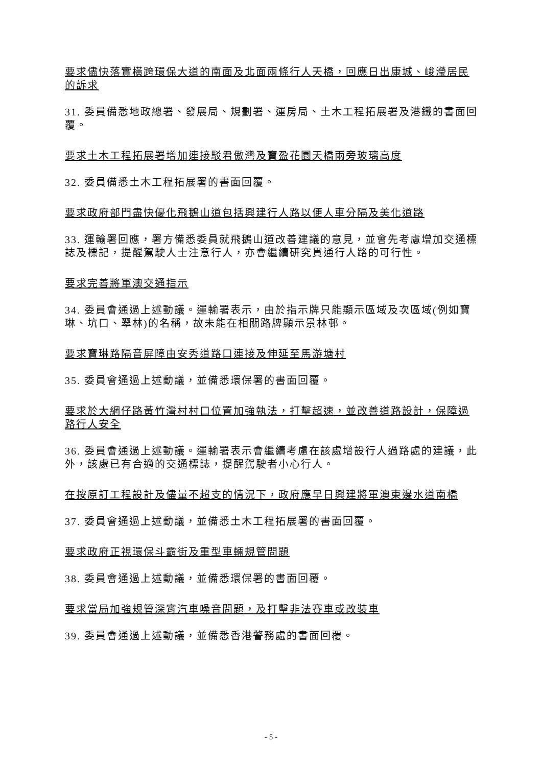要求儘快落實橫跨環保大道的南面及北面兩條行人天橋，回應日出康城、峻瀅居民的訴求
31. 委員備悉地政總署、發展局、規劃署、運房局、土木工程拓展署及港鐵的書面回覆。
要求土木工程拓展署增加連接駁君傲灣及寶盈花園天橋兩旁玻璃高度
32. 委員備悉土木工程拓展署的書面回覆。
要求政府部門盡快優化飛鵝山道包括興建行人路以便人車分隔及美化道路
33. 運輸署回應，署方備悉委員就飛鵝山道改善建議的意見，並會先考慮增加交通標誌及標記，提醒駕駛人士注意行人，亦會繼續研究貫通行人路的可行性。
要求完善將軍澳交通指示
34. 委員會通過上述動議。運輸署表示，由於指示牌只能顯示區域及次區域(例如寶琳、坑口、翠林)的名稱，故未能在相關路牌顯示景林邨。
要求寶琳路隔音屏障由安秀道路口連接及伸延至馬游塘村
35. 委員會通過上述動議，並備悉環保署的書面回覆。
要求於大網仔路黃竹灣村村口位置加強執法，打擊超速，並改善道路設計，保障過路行人安全
36. 委員會通過上述動議。運輸署表示會繼續考慮在該處增設行人過路處的建議，此外，該處已有合適的交通標誌，提醒駕駛者小心行人。
在按原訂工程設計及儘量不超支的情況下，政府應早日興建將軍澳東邊水道南橋
37. 委員會通過上述動議，並備悉土木工程拓展署的書面回覆。
要求政府正視環保斗霸街及重型車輛規管問題
38. 委員會通過上述動議，並備悉環保署的書面回覆。
要求當局加強規管深宵汽車噪音問題，及打擊非法賽車或改裝車
39. 委員會通過上述動議，並備悉香港警務處的書面回覆。
- 5 -